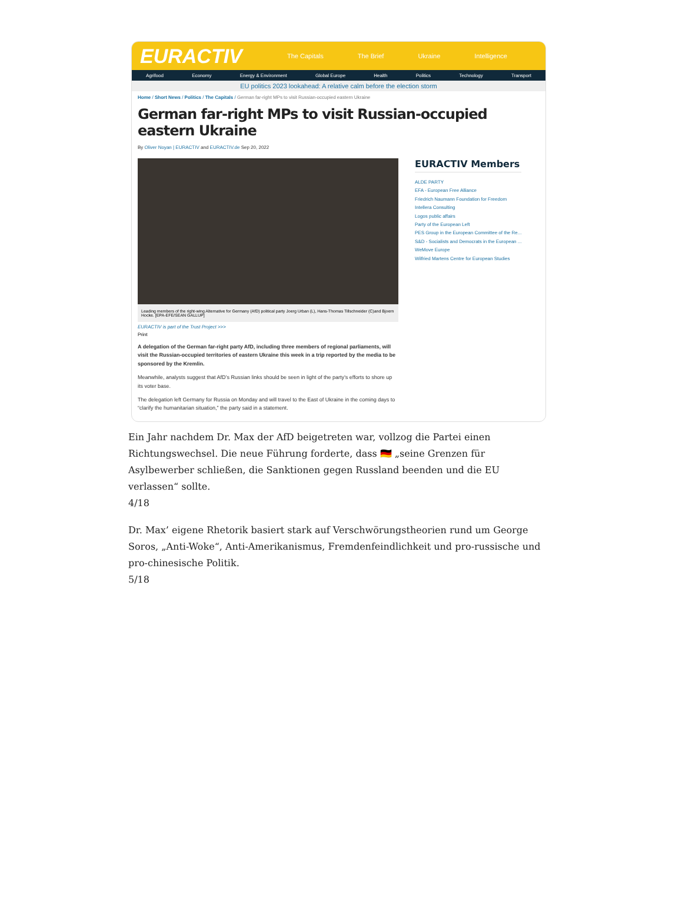EURACTIV
The Capitals The Brief Ukraine Intelligence
Agrifood Economy Energy & Environment Global Europe Health Politics Technology Transport
EU politics 2023 lookahead: A relative calm before the election storm
Home / Short News / Politics / The Capitals / German far-right MPs to visit Russian-occupied eastern Ukraine
German far-right MPs to visit Russian-occupied eastern Ukraine
By Oliver Noyan | EURACTIV and EURACTIV.de Sep 20, 2022
Leading members of the right-wing Alternative for Germany (AfD) political party Joerg Urban (L), Hans-Thomas Tillschneider (C)and Bjoern Hocke. [EPA-EFE/SEAN GALLUP]
EURACTIV is part of the Trust Project >>>
Print
A delegation of the German far-right party AfD, including three members of regional parliaments, will visit the Russian-occupied territories of eastern Ukraine this week in a trip reported by the media to be sponsored by the Kremlin.
Meanwhile, analysts suggest that AfD’s Russian links should be seen in light of the party’s efforts to shore up its voter base.
The delegation left Germany for Russia on Monday and will travel to the East of Ukraine in the coming days to “clarify the humanitarian situation,” the party said in a statement.
EURACTIV Members
ALDE PARTY
EFA - European Free Alliance
Friedrich Naumann Foundation for Freedom
Intellera Consulting
Logos public affairs
Party of the European Left
PES Group in the European Committee of the Re...
S&D - Socialists and Democrats in the European ...
WeMove Europe
Wilfried Martens Centre for European Studies
Ein Jahr nachdem Dr. Max der AfD beigetreten war, vollzog die Partei einen Richtungswechsel. Die neue Führung forderte, dass 🇩🇪 „seine Grenzen für Asylbewerber schließen, die Sanktionen gegen Russland beenden und die EU verlassen“ sollte.
4/18
Dr. Max’ eigene Rhetorik basiert stark auf Verschwörungstheorien rund um George Soros, „Anti-Woke“, Anti-Amerikanismus, Fremdenfeindlichkeit und pro-russische und pro-chinesische Politik.
5/18